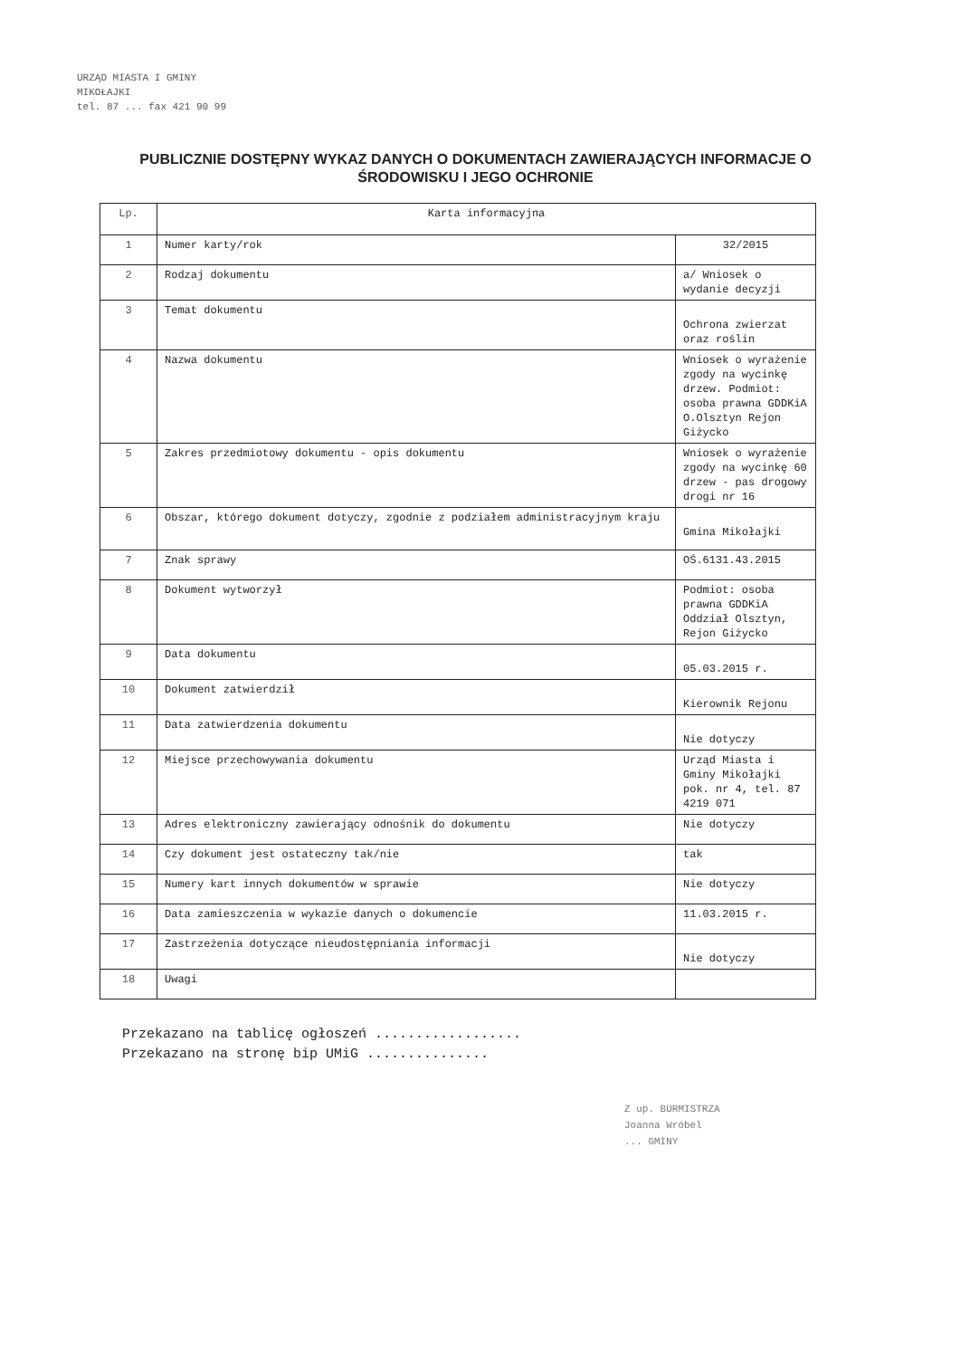URZĄD MIASTA I GMINY
MIKOŁAJKI
tel. 87 ... fax 421 90 99
PUBLICZNIE DOSTĘPNY WYKAZ DANYCH O DOKUMENTACH ZAWIERAJĄCYCH INFORMACJE O ŚRODOWISKU I JEGO OCHRONIE
| Lp. | Karta informacyjna | |
| 1 | Numer karty/rok | 32/2015 |
| 2 | Rodzaj dokumentu | a/ Wniosek o wydanie decyzji |
| 3 | Temat dokumentu | Ochrona zwierzat oraz roślin |
| 4 | Nazwa dokumentu | Wniosek o wyrażenie zgody na wycinkę drzew. Podmiot: osoba prawna GDDKiA O.Olsztyn Rejon Giżycko |
| 5 | Zakres przedmiotowy dokumentu - opis dokumentu | Wniosek o wyrażenie zgody na wycinkę 60 drzew - pas drogowy drogi nr 16 |
| 6 | Obszar, którego dokument dotyczy, zgodnie z podziałem administracyjnym kraju | Gmina Mikołajki |
| 7 | Znak sprawy | OŚ.6131.43.2015 |
| 8 | Dokument wytworzył | Podmiot: osoba prawna GDDKiA Oddział Olsztyn, Rejon Giżycko |
| 9 | Data dokumentu | 05.03.2015 r. |
| 10 | Dokument zatwierdził | Kierownik Rejonu |
| 11 | Data zatwierdzenia dokumentu | Nie dotyczy |
| 12 | Miejsce przechowywania dokumentu | Urząd Miasta i Gminy Mikołajki pok. nr 4, tel. 87 4219 071 |
| 13 | Adres elektroniczny zawierający odnośnik do dokumentu | Nie dotyczy |
| 14 | Czy dokument jest ostateczny tak/nie | tak |
| 15 | Numery kart innych dokumentów w sprawie | Nie dotyczy |
| 16 | Data zamieszczenia w wykazie danych o dokumencie | 11.03.2015 r. |
| 17 | Zastrzeżenia dotyczące nieudostępniania informacji | Nie dotyczy |
| 18 | Uwagi | |
Przekazano na tablicę ogłoszeń ..................
Przekazano na stronę bip UMiG ...............
Z up. BURMISTRZA
Joanna Wróbel
... GMINY